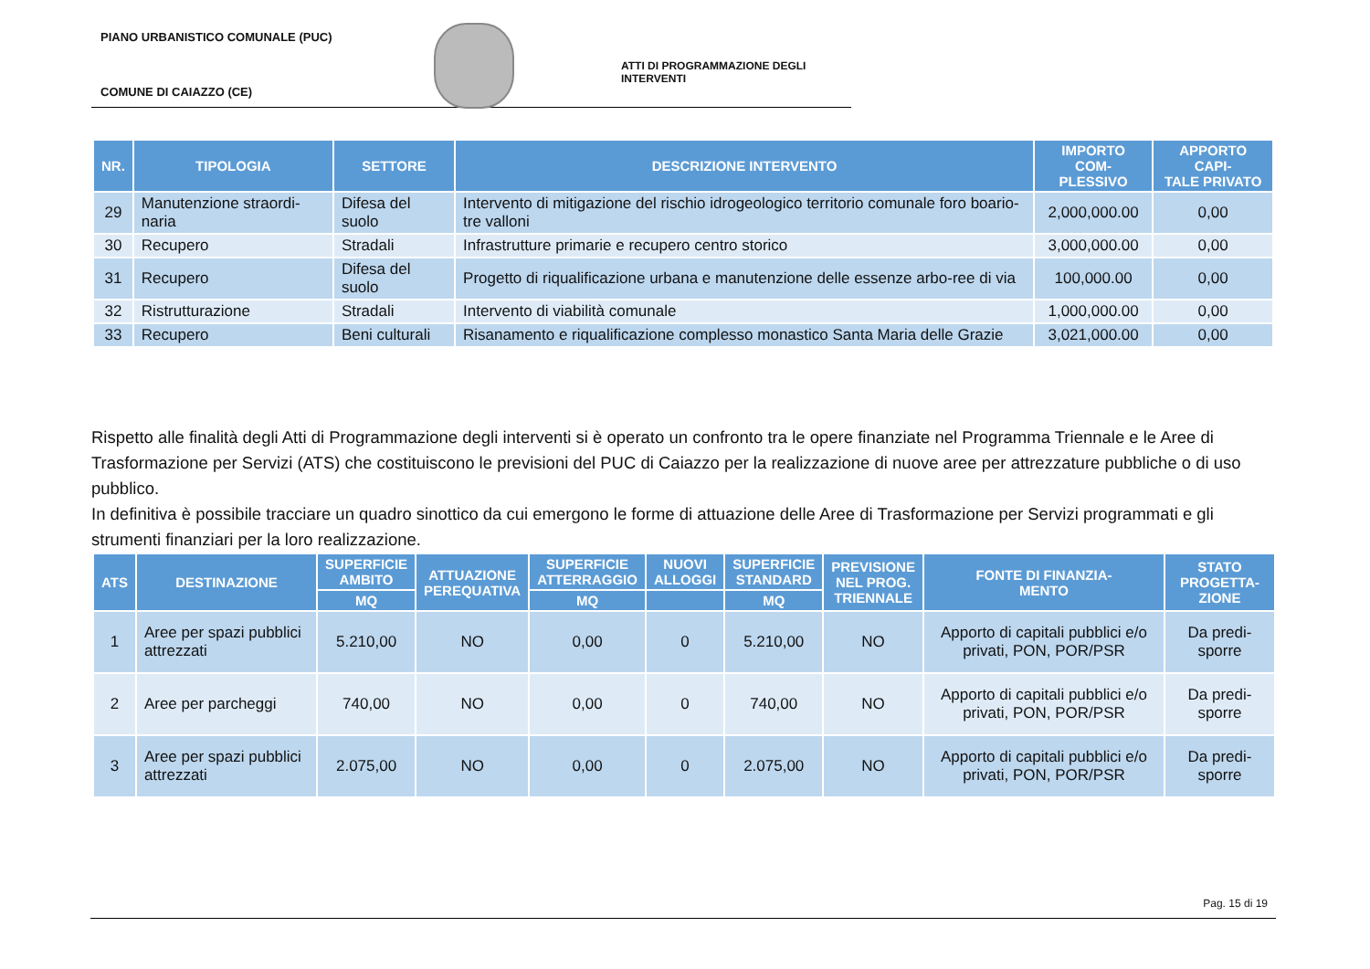PIANO URBANISTICO COMUNALE (PUC)
ATTI DI PROGRAMMAZIONE DEGLI INTERVENTI
COMUNE DI CAIAZZO (CE)
| NR. | TIPOLOGIA | SETTORE | DESCRIZIONE INTERVENTO | IMPORTO COM- PLESSIVO | APPORTO CAPI- TALE PRIVATO |
| --- | --- | --- | --- | --- | --- |
| 29 | Manutenzione straordi-naria | Difesa del suolo | Intervento di mitigazione del rischio idrogeologico territorio comunale foro boario-tre valloni | 2,000,000.00 | 0,00 |
| 30 | Recupero | Stradali | Infrastrutture primarie e recupero centro storico | 3,000,000.00 | 0,00 |
| 31 | Recupero | Difesa del suolo | Progetto di riqualificazione urbana e manutenzione delle essenze arbo-ree di via | 100,000.00 | 0,00 |
| 32 | Ristrutturazione | Stradali | Intervento di viabilità comunale | 1,000,000.00 | 0,00 |
| 33 | Recupero | Beni culturali | Risanamento e riqualificazione complesso monastico Santa Maria delle Grazie | 3,021,000.00 | 0,00 |
Rispetto alle finalità degli Atti di Programmazione degli interventi si è operato un confronto tra le opere finanziate nel Programma Triennale e le Aree di Trasformazione per Servizi (ATS) che costituiscono le previsioni del PUC di Caiazzo per la realizzazione di nuove aree per attrezzature pubbliche o di uso pubblico.
In definitiva è possibile tracciare un quadro sinottico da cui emergono le forme di attuazione delle Aree di Trasformazione per Servizi programmati e gli strumenti finanziari per la loro realizzazione.
| ATS | DESTINAZIONE | SUPERFICIE AMBITO | ATTUAZIONE PEREQUATIVA | SUPERFICIE ATTERRAGGIO | NUOVI ALLOGGI | SUPERFICIE STANDARD | PREVISIONE NEL PROG. TRIENNALE | FONTE DI FINANZIA- MENTO | STATO PROGETTA- ZIONE |
| --- | --- | --- | --- | --- | --- | --- | --- | --- | --- |
| | | MQ | | MQ | | MQ | | | |
| 1 | Aree per spazi pubblici attrezzati | 5.210,00 | NO | 0,00 | 0 | 5.210,00 | NO | Apporto di capitali pubblici e/o privati, PON, POR/PSR | Da predi-sporre |
| 2 | Aree per parcheggi | 740,00 | NO | 0,00 | 0 | 740,00 | NO | Apporto di capitali pubblici e/o privati, PON, POR/PSR | Da predi-sporre |
| 3 | Aree per spazi pubblici attrezzati | 2.075,00 | NO | 0,00 | 0 | 2.075,00 | NO | Apporto di capitali pubblici e/o privati, PON, POR/PSR | Da predi-sporre |
Pag. 15 di 19